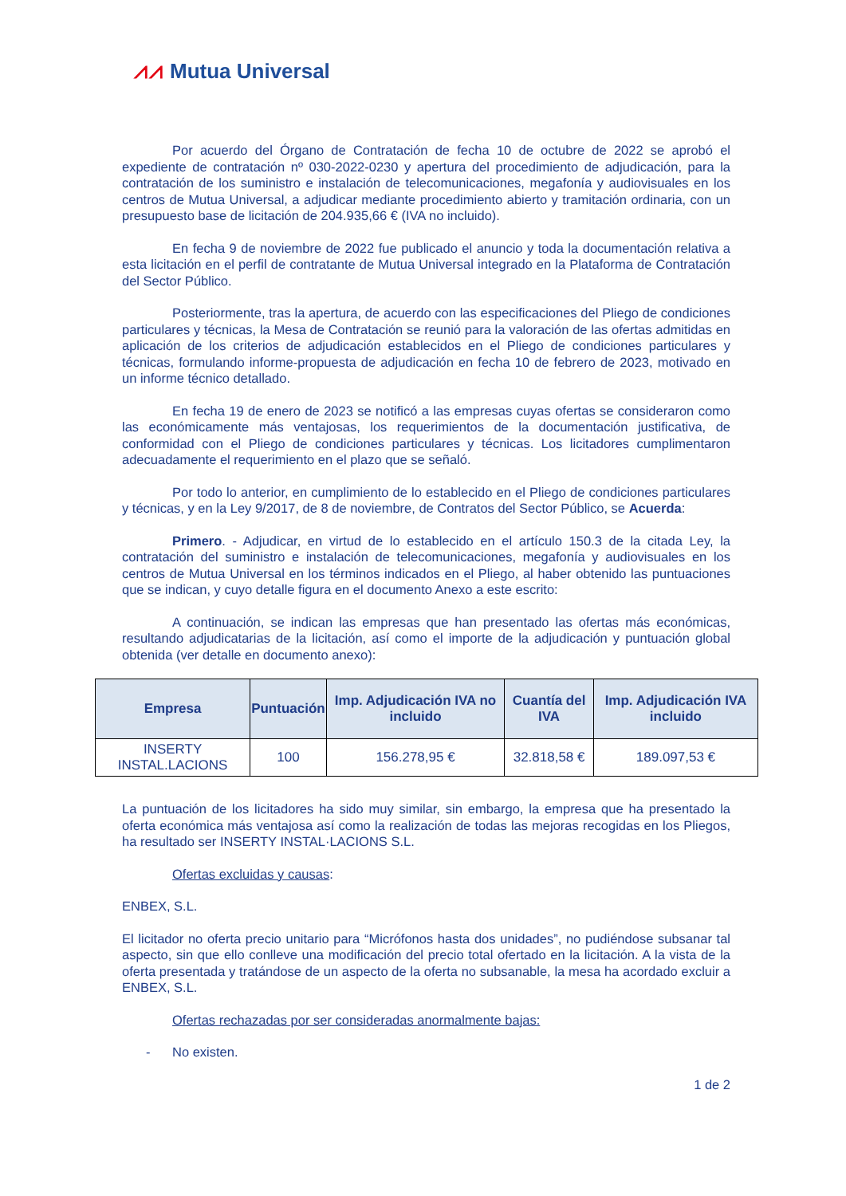⩘⩘ Mutua Universal
Por acuerdo del Órgano de Contratación de fecha 10 de octubre de 2022 se aprobó el expediente de contratación nº 030-2022-0230 y apertura del procedimiento de adjudicación, para la contratación de los suministro e instalación de telecomunicaciones, megafonía y audiovisuales en los centros de Mutua Universal, a adjudicar mediante procedimiento abierto y tramitación ordinaria, con un presupuesto base de licitación de 204.935,66 € (IVA no incluido).
En fecha 9 de noviembre de 2022 fue publicado el anuncio y toda la documentación relativa a esta licitación en el perfil de contratante de Mutua Universal integrado en la Plataforma de Contratación del Sector Público.
Posteriormente, tras la apertura, de acuerdo con las especificaciones del Pliego de condiciones particulares y técnicas, la Mesa de Contratación se reunió para la valoración de las ofertas admitidas en aplicación de los criterios de adjudicación establecidos en el Pliego de condiciones particulares y técnicas, formulando informe-propuesta de adjudicación en fecha 10 de febrero de 2023, motivado en un informe técnico detallado.
En fecha 19 de enero de 2023 se notificó a las empresas cuyas ofertas se consideraron como las económicamente más ventajosas, los requerimientos de la documentación justificativa, de conformidad con el Pliego de condiciones particulares y técnicas. Los licitadores cumplimentaron adecuadamente el requerimiento en el plazo que se señaló.
Por todo lo anterior, en cumplimiento de lo establecido en el Pliego de condiciones particulares y técnicas, y en la Ley 9/2017, de 8 de noviembre, de Contratos del Sector Público, se Acuerda:
Primero. - Adjudicar, en virtud de lo establecido en el artículo 150.3 de la citada Ley, la contratación del suministro e instalación de telecomunicaciones, megafonía y audiovisuales en los centros de Mutua Universal en los términos indicados en el Pliego, al haber obtenido las puntuaciones que se indican, y cuyo detalle figura en el documento Anexo a este escrito:
A continuación, se indican las empresas que han presentado las ofertas más económicas, resultando adjudicatarias de la licitación, así como el importe de la adjudicación y puntuación global obtenida (ver detalle en documento anexo):
| Empresa | Puntuación | Imp. Adjudicación IVA no incluido | Cuantía del IVA | Imp. Adjudicación IVA incluido |
| --- | --- | --- | --- | --- |
| INSERTY INSTAL.LACIONS | 100 | 156.278,95 € | 32.818,58 € | 189.097,53 € |
La puntuación de los licitadores ha sido muy similar, sin embargo, la empresa que ha presentado la oferta económica más ventajosa así como la realización de todas las mejoras recogidas en los Pliegos, ha resultado ser INSERTY INSTAL·LACIONS S.L.
Ofertas excluidas y causas:
ENBEX, S.L.
El licitador no oferta precio unitario para “Micrófonos hasta dos unidades”, no pudiéndose subsanar tal aspecto, sin que ello conlleve una modificación del precio total ofertado en la licitación. A la vista de la oferta presentada y tratándose de un aspecto de la oferta no subsanable, la mesa ha acordado excluir a ENBEX, S.L.
Ofertas rechazadas por ser consideradas anormalmente bajas:
- No existen.
1 de 2